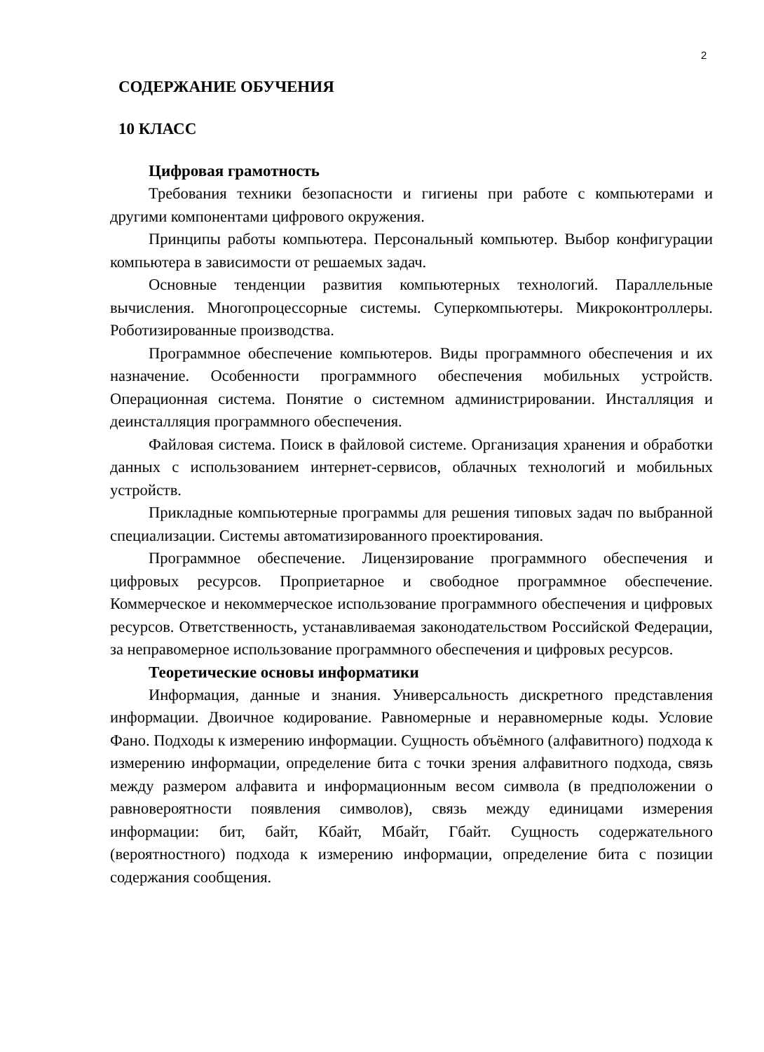2
СОДЕРЖАНИЕ ОБУЧЕНИЯ
10 КЛАСС
Цифровая грамотность
Требования техники безопасности и гигиены при работе с компьютерами и другими компонентами цифрового окружения.
Принципы работы компьютера. Персональный компьютер. Выбор конфигурации компьютера в зависимости от решаемых задач.
Основные тенденции развития компьютерных технологий. Параллельные вычисления. Многопроцессорные системы. Суперкомпьютеры. Микроконтроллеры. Роботизированные производства.
Программное обеспечение компьютеров. Виды программного обеспечения и их назначение. Особенности программного обеспечения мобильных устройств. Операционная система. Понятие о системном администрировании. Инсталляция и деинсталляция программного обеспечения.
Файловая система. Поиск в файловой системе. Организация хранения и обработки данных с использованием интернет-сервисов, облачных технологий и мобильных устройств.
Прикладные компьютерные программы для решения типовых задач по выбранной специализации. Системы автоматизированного проектирования.
Программное обеспечение. Лицензирование программного обеспечения и цифровых ресурсов. Проприетарное и свободное программное обеспечение. Коммерческое и некоммерческое использование программного обеспечения и цифровых ресурсов. Ответственность, устанавливаемая законодательством Российской Федерации, за неправомерное использование программного обеспечения и цифровых ресурсов.
Теоретические основы информатики
Информация, данные и знания. Универсальность дискретного представления информации. Двоичное кодирование. Равномерные и неравномерные коды. Условие Фано. Подходы к измерению информации. Сущность объёмного (алфавитного) подхода к измерению информации, определение бита с точки зрения алфавитного подхода, связь между размером алфавита и информационным весом символа (в предположении о равновероятности появления символов), связь между единицами измерения информации: бит, байт, Кбайт, Мбайт, Гбайт. Сущность содержательного (вероятностного) подхода к измерению информации, определение бита с позиции содержания сообщения.